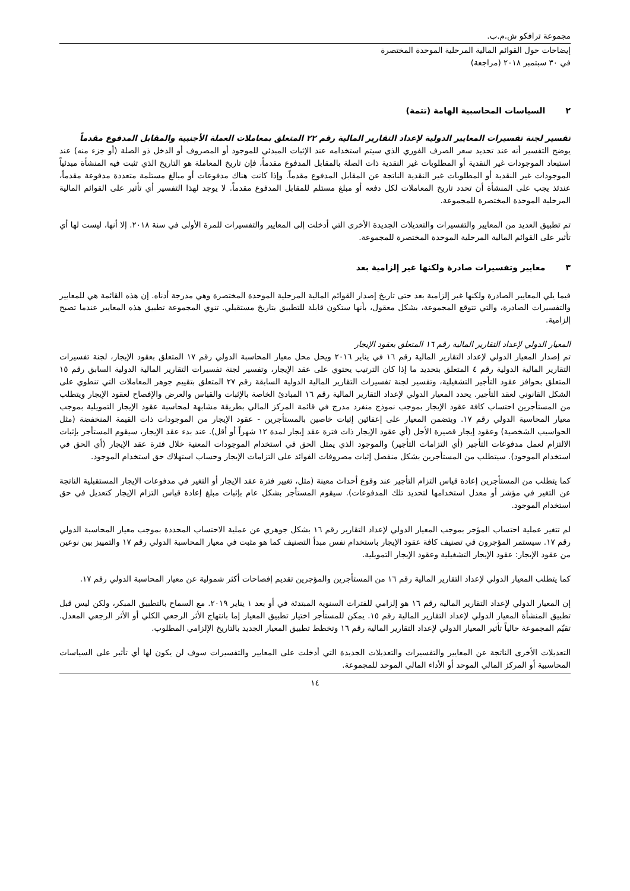مجموعة ترافكو ش.م.ب.
إيضاحات حول القوائم المالية المرحلية الموحدة المختصرة
في ٣٠ سبتمبر ٢٠١٨ (مراجعة)
٢ السياسات المحاسبية الهامة (تتمة)
تفسير لجنة تفسيرات المعايير الدولية لإعداد التقارير المالية رقم ٢٢ المتعلق بمعاملات العملة الأجنبية والمقابل المدفوع مقدماً
يوضح التفسير أنه عند تحديد سعر الصرف الفوري الذي سيتم استخدامه عند الإثبات المبدئي للموجود أو المصروف أو الدخل ذو الصلة (أو جزء منه) عند استبعاد الموجودات غير النقدية أو المطلوبات غير النقدية ذات الصلة بالمقابل المدفوع مقدماً، فإن تاريخ المعاملة هو التاريخ الذي تثبت فيه المنشأة مبدئياً الموجودات غير النقدية أو المطلوبات غير النقدية الناتجة عن المقابل المدفوع مقدماً. وإذا كانت هناك مدفوعات أو مبالغ مستلمة متعددة مدفوعة مقدماً، عندئذ يجب على المنشأة أن تحدد تاريخ المعاملات لكل دفعه أو مبلغ مستلم للمقابل المدفوع مقدماً. لا يوجد لهذا التفسير أي تأثير على القوائم المالية المرحلية الموحدة المختصرة للمجموعة.
تم تطبيق العديد من المعايير والتفسيرات والتعديلات الجديدة الأخرى التي أدخلت إلى المعايير والتفسيرات للمرة الأولى في سنة ٢٠١٨. إلا أنها، ليست لها أي تأثير على القوائم المالية المرحلية الموحدة المختصرة للمجموعة.
٣ معايير وتفسيرات صادرة ولكنها غير إلزامية بعد
فيما يلي المعايير الصادرة ولكنها غير إلزامية بعد حتى تاريخ إصدار القوائم المالية المرحلية الموحدة المختصرة وهي مدرجة أدناه. إن هذه القائمة هي للمعايير والتفسيرات الصادرة، والتي تتوقع المجموعة، بشكل معقول، بأنها ستكون قابلة للتطبيق بتاريخ مستقبلي. تنوي المجموعة تطبيق هذه المعايير عندما تصبح إلزامية.
المعيار الدولي لإعداد التقارير المالية رقم ١٦ المتعلق بعقود الإيجار
تم إصدار المعيار الدولي لإعداد التقارير المالية رقم ١٦ في يناير ٢٠١٦ ويحل محل معيار المحاسبة الدولي رقم ١٧ المتعلق بعقود الإيجار، لجنة تفسيرات التقارير المالية الدولية رقم ٤ المتعلق بتحديد ما إذا كان الترتيب يحتوي على عقد الإيجار، وتفسير لجنة تفسيرات التقارير المالية الدولية السابق رقم ١٥ المتعلق بحوافز عقود التأجير التشغيلية، وتفسير لجنة تفسيرات التقارير المالية الدولية السابقة رقم ٢٧ المتعلق بتقييم جوهر المعاملات التي تنطوي على الشكل القانوني لعقد التأجير. يحدد المعيار الدولي لإعداد التقارير المالية رقم ١٦ المبادئ الخاصة بالإثبات والقياس والعرض والإفصاح لعقود الإيجار ويتطلب من المستأجرين احتساب كافة عقود الإيجار بموجب نموذج منفرد مدرج في قائمة المركز المالي بطريقة مشابهة لمحاسبة عقود الإيجار التمويلية بموجب معيار المحاسبة الدولي رقم ١٧. ويتضمن المعيار على إعفائين إثبات خاصين بالمستأجرين - عقود الإيجار من الموجودات ذات القيمة المنخفضة (مثل الحواسيب الشخصية) وعقود إيجار قصيرة الأجل (أي عقود الإيجار ذات فترة عقد إيجار لمدة ١٢ شهراً أو أقل). عند بدء عقد الإيجار، سيقوم المستأجر بإثبات الالتزام لعمل مدفوعات التأجير (أي التزامات التأجير) والموجود الذي يمثل الحق في استخدام الموجودات المعنية خلال فترة عقد الإيجار (أي الحق في استخدام الموجود). سيتطلب من المستأجرين بشكل منفصل إثبات مصروفات الفوائد على التزامات الإيجار وحساب استهلاك حق استخدام الموجود.
كما يتطلب من المستأجرين إعادة قياس التزام التأجير عند وقوع أحداث معينة (مثل، تغيير فترة عقد الإيجار أو التغير في مدفوعات الإيجار المستقبلية الناتجة عن التغير في مؤشر أو معدل استخدامها لتحديد تلك المدفوعات). سيقوم المستأجر بشكل عام بإثبات مبلغ إعادة قياس التزام الإيجار كتعديل في حق استخدام الموجود.
لم تتغير عملية احتساب المؤجر بموجب المعيار الدولي لإعداد التقارير رقم ١٦ بشكل جوهري عن عملية الاحتساب المحددة بموجب معيار المحاسبة الدولي رقم ١٧. سيستمر المؤجرون في تصنيف كافة عقود الإيجار باستخدام نفس مبدأ التصنيف كما هو مثبت في معيار المحاسبة الدولي رقم ١٧ والتمييز بين نوعين من عقود الإيجار: عقود الإيجار التشغيلية وعقود الإيجار التمويلية.
كما يتطلب المعيار الدولي لإعداد التقارير المالية رقم ١٦ من المستأجرين والمؤجرين تقديم إفصاحات أكثر شمولية عن معيار المحاسبة الدولي رقم ١٧.
إن المعيار الدولي لإعداد التقارير المالية رقم ١٦ هو إلزامي للفترات السنوية المبتدئة في أو بعد ١ يناير ٢٠١٩. مع السماح بالتطبيق المبكر، ولكن ليس قبل تطبيق المنشأة المعيار الدولي لإعداد التقارير المالية رقم ١٥. يمكن للمستأجر اختيار تطبيق المعيار إما بانتهاج الأثر الرجعي الكلي أو الأثر الرجعي المعدل. تقيّم المجموعة حالياً تأثير المعيار الدولي لإعداد التقارير المالية رقم ١٦ وتخطط تطبيق المعيار الجديد بالتاريخ الإلزامي المطلوب.
التعديلات الأخرى الناتجة عن المعايير والتفسيرات والتعديلات الجديدة التي أدخلت على المعايير والتفسيرات سوف لن يكون لها أي تأثير على السياسات المحاسبية أو المركز المالي الموحد أو الأداء المالي الموحد للمجموعة.
١٤